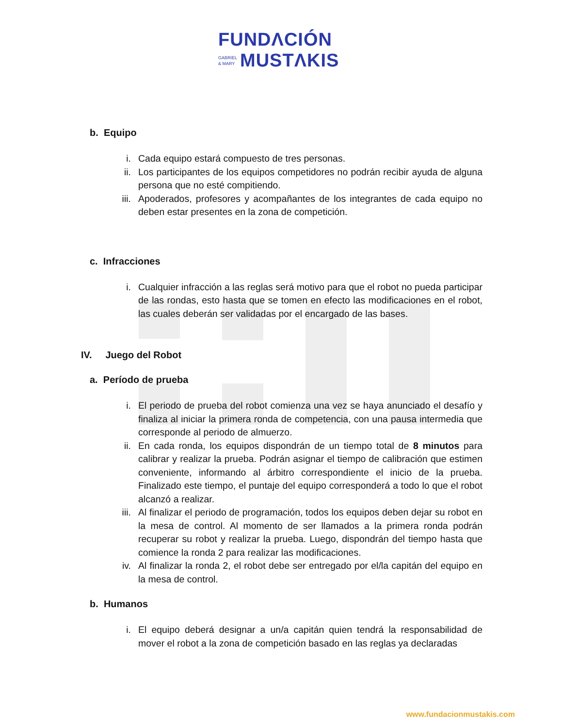FUNDΛCIÓN
GABRIEL
& MARY
MUSTΛKIS
b. Equipo
i. Cada equipo estará compuesto de tres personas.
ii. Los participantes de los equipos competidores no podrán recibir ayuda de alguna persona que no esté compitiendo.
iii. Apoderados, profesores y acompañantes de los integrantes de cada equipo no deben estar presentes en la zona de competición.
c. Infracciones
i. Cualquier infracción a las reglas será motivo para que el robot no pueda participar de las rondas, esto hasta que se tomen en efecto las modificaciones en el robot, las cuales deberán ser validadas por el encargado de las bases.
IV. Juego del Robot
a. Período de prueba
i. El periodo de prueba del robot comienza una vez se haya anunciado el desafío y finaliza al iniciar la primera ronda de competencia, con una pausa intermedia que corresponde al periodo de almuerzo.
ii. En cada ronda, los equipos dispondrán de un tiempo total de 8 minutos para calibrar y realizar la prueba. Podrán asignar el tiempo de calibración que estimen conveniente, informando al árbitro correspondiente el inicio de la prueba. Finalizado este tiempo, el puntaje del equipo corresponderá a todo lo que el robot alcanzó a realizar.
iii. Al finalizar el periodo de programación, todos los equipos deben dejar su robot en la mesa de control. Al momento de ser llamados a la primera ronda podrán recuperar su robot y realizar la prueba. Luego, dispondrán del tiempo hasta que comience la ronda 2 para realizar las modificaciones.
iv. Al finalizar la ronda 2, el robot debe ser entregado por el/la capitán del equipo en la mesa de control.
b. Humanos
i. El equipo deberá designar a un/a capitán quien tendrá la responsabilidad de mover el robot a la zona de competición basado en las reglas ya declaradas
www.fundacionmustakis.com